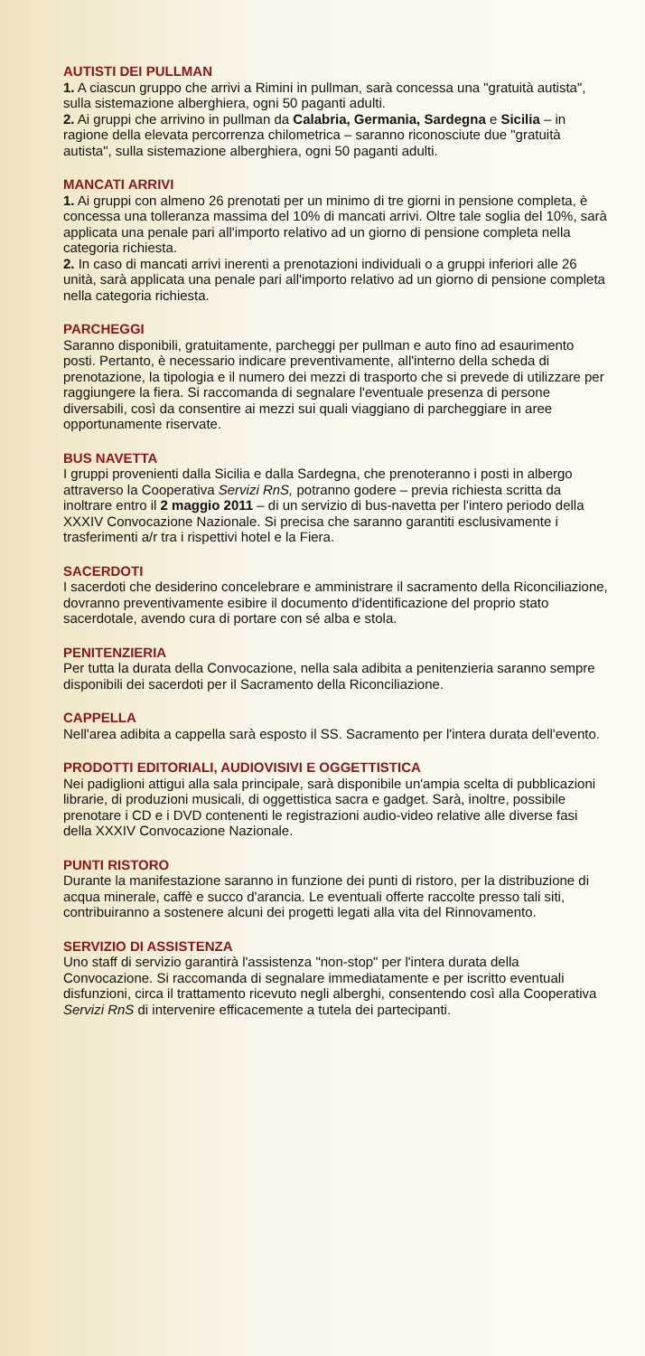AUTISTI DEI PULLMAN
1. A ciascun gruppo che arrivi a Rimini in pullman, sarà concessa una "gratuità autista", sulla sistemazione alberghiera, ogni 50 paganti adulti.
2. Ai gruppi che arrivino in pullman da Calabria, Germania, Sardegna e Sicilia – in ragione della elevata percorrenza chilometrica – saranno riconosciute due "gratuità autista", sulla sistemazione alberghiera, ogni 50 paganti adulti.
MANCATI ARRIVI
1. Ai gruppi con almeno 26 prenotati per un minimo di tre giorni in pensione completa, è concessa una tolleranza massima del 10% di mancati arrivi. Oltre tale soglia del 10%, sarà applicata una penale pari all'importo relativo ad un giorno di pensione completa nella categoria richiesta.
2. In caso di mancati arrivi inerenti a prenotazioni individuali o a gruppi inferiori alle 26 unità, sarà applicata una penale pari all'importo relativo ad un giorno di pensione completa nella categoria richiesta.
PARCHEGGI
Saranno disponibili, gratuitamente, parcheggi per pullman e auto fino ad esaurimento posti. Pertanto, è necessario indicare preventivamente, all'interno della scheda di prenotazione, la tipologia e il numero dei mezzi di trasporto che si prevede di utilizzare per raggiungere la fiera. Si raccomanda di segnalare l'eventuale presenza di persone diversabili, così da consentire ai mezzi sui quali viaggiano di parcheggiare in aree opportunamente riservate.
BUS NAVETTA
I gruppi provenienti dalla Sicilia e dalla Sardegna, che prenoteranno i posti in albergo attraverso la Cooperativa Servizi RnS, potranno godere – previa richiesta scritta da inoltrare entro il 2 maggio 2011 – di un servizio di bus-navetta per l'intero periodo della XXXIV Convocazione Nazionale. Si precisa che saranno garantiti esclusivamente i trasferimenti a/r tra i rispettivi hotel e la Fiera.
SACERDOTI
I sacerdoti che desiderino concelebrare e amministrare il sacramento della Riconciliazione, dovranno preventivamente esibire il documento d'identificazione del proprio stato sacerdotale, avendo cura di portare con sé alba e stola.
PENITENZIERIA
Per tutta la durata della Convocazione, nella sala adibita a penitenzieria saranno sempre disponibili dei sacerdoti per il Sacramento della Riconciliazione.
CAPPELLA
Nell'area adibita a cappella sarà esposto il SS. Sacramento per l'intera durata dell'evento.
PRODOTTI EDITORIALI, AUDIOVISIVI E OGGETTISTICA
Nei padiglioni attigui alla sala principale, sarà disponibile un'ampia scelta di pubblicazioni librarie, di produzioni musicali, di oggettistica sacra e gadget. Sarà, inoltre, possibile prenotare i CD e i DVD contenenti le registrazioni audio-video relative alle diverse fasi della XXXIV Convocazione Nazionale.
PUNTI RISTORO
Durante la manifestazione saranno in funzione dei punti di ristoro, per la distribuzione di acqua minerale, caffè e succo d'arancia. Le eventuali offerte raccolte presso tali siti, contribuiranno a sostenere alcuni dei progetti legati alla vita del Rinnovamento.
SERVIZIO DI ASSISTENZA
Uno staff di servizio garantirà l'assistenza "non-stop" per l'intera durata della Convocazione. Si raccomanda di segnalare immediatamente e per iscritto eventuali disfunzioni, circa il trattamento ricevuto negli alberghi, consentendo così alla Cooperativa Servizi RnS di intervenire efficacemente a tutela dei partecipanti.